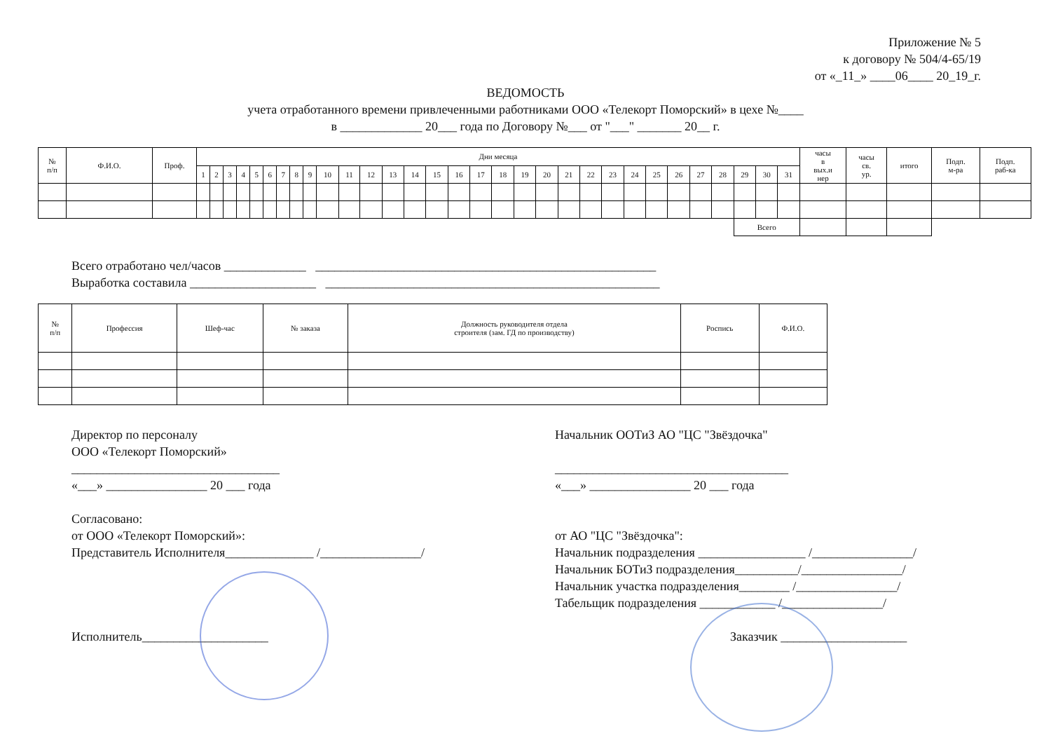Приложение № 5
к договору № 504/4-65/19
от «_11_» ____06____ 20_19_г.
ВЕДОМОСТЬ
учета отработанного времени привлеченными работниками ООО «Телекорт Поморский» в цехе №____
в _____________ 20___ года по Договору №___ от "___" _______ 20__ г.
| № п/п | Ф.И.О. | Проф. | Дни месяца | | | | | | | | | | | | | | | | | | | | | | | | | | | | | | | часы в вых.и нер | часы св. ур. | итого | Подп. м-ра | Подп. раб-ка |
| --- | --- | --- | --- | --- | --- | --- | --- | --- | --- | --- | --- | --- | --- | --- | --- | --- | --- | --- | --- | --- | --- | --- | --- | --- | --- | --- | --- | --- | --- | --- | --- | --- | --- | --- | --- | --- | --- | --- |
| | | | 1 | 2 | 3 | 4 | 5 | 6 | 7 | 8 | 9 | 10 | 11 | 12 | 13 | 14 | 15 | 16 | 17 | 18 | 19 | 20 | 21 | 22 | 23 | 24 | 25 | 26 | 27 | 28 | 29 | 30 | 31 | | | | | |
| | | | | | | | | | | | | | | | | | | | | | | | | | | | | | | | Всего | | | | | | | |
Всего отработано чел/часов _____________ ______________________________________________________
Выработка составила ____________________ _____________________________________________________
| № п/п | Профессия | Шеф-час | № заказа | Должность руководителя отдела строителя (зам. ГД по производству) | Роспись | Ф.И.О. |
| --- | --- | --- | --- | --- | --- | --- |
Директор по персоналу
ООО «Телекорт Поморский»
_________________________________
«___» ________________ 20 ___ года
Согласовано:
от ООО «Телекорт Поморский»:
Представитель Исполнителя______________ /________________/
Исполнитель____________________
Начальник ООТиЗ АО "ЦС "Звёздочка"
_____________________________________
«___» ________________ 20 ___ года
от АО "ЦС "Звёздочка":
Начальник подразделения _________________ /________________/
Начальник БОТиЗ подразделения__________/________________/
Начальник участка подразделения________ /________________/
Табельщик подразделения ____________ /________________/
Заказчик ____________________